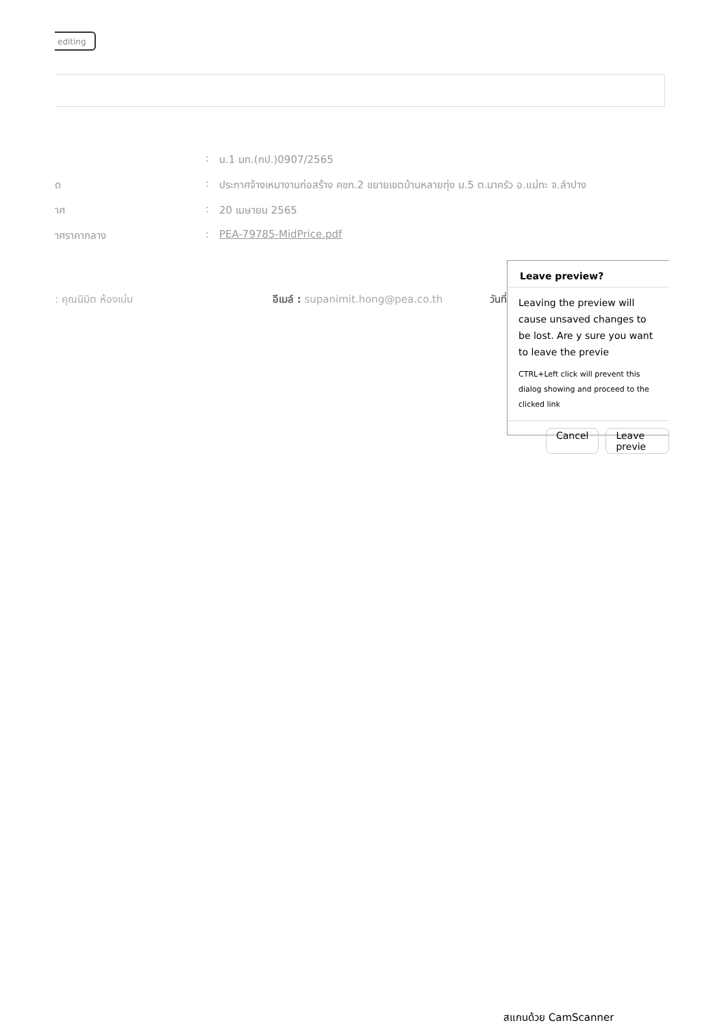editing
: น.1 มท.(กป.)0907/2565
ด : ประกาศจ้างเหมางานก่อสร้าง คขก.2 ขยายเขตบ้านหลายทุ่ง ม.5 ต.นาครัว อ.แม่ทะ จ.ลำปาง
าศ : 20 เมษายน 2565
าศราคากลาง : PEA-79785-MidPrice.pdf
: คุณนิมิต ห้องเบ่น อีเมล์ : supanimit.hong@pea.co.th
วันที่
Leave preview?
Leaving the preview will cause unsaved changes to be lost. Are y sure you want to leave the previe
CTRL+Left click will prevent this dialog showing and proceed to the clicked link
Cancel Leave previe
สแกนด้วย CamScanner